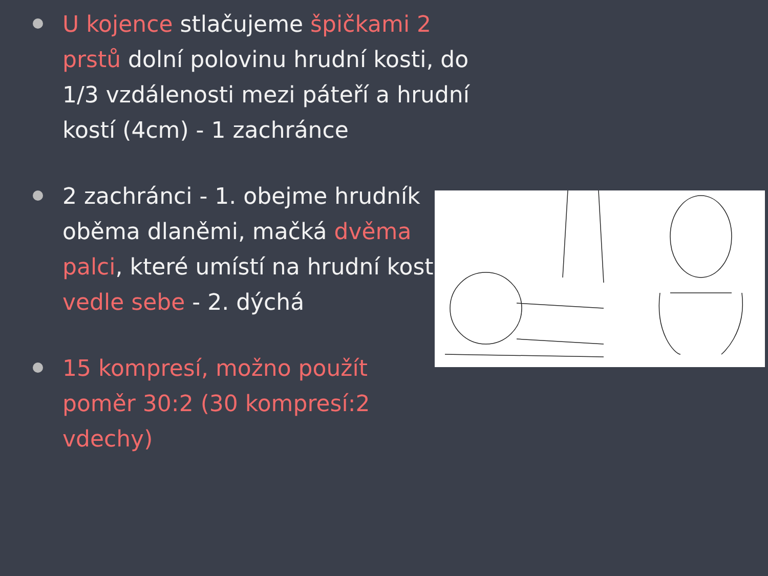U kojence stlačujeme špičkami 2 prstů dolní polovinu hrudní kosti, do 1/3 vzdálenosti mezi páteří a hrudní kostí (4cm) - 1 zachránce
2 zachránci - 1. obejme hrudník oběma dlaněmi, mačká dvěma palci, které umístí na hrudní kost vedle sebe - 2. dýchá
15 kompresí, možno použít poměr 30:2 (30 kompresí:2 vdechy)